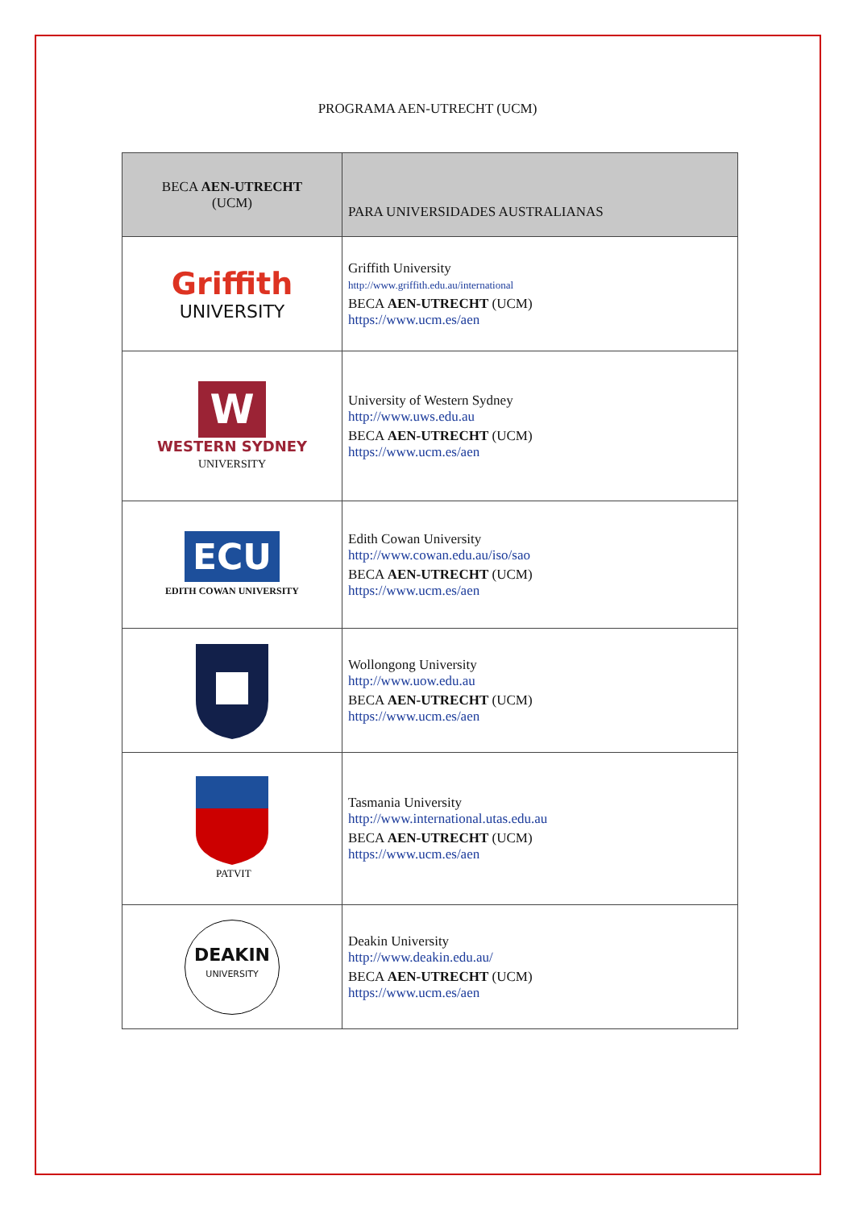PROGRAMA AEN-UTRECHT (UCM)
| BECA AEN-UTRECHT (UCM) | PARA UNIVERSIDADES AUSTRALIANAS |
| --- | --- |
| Griffith UNIVERSITY | Griffith University http://www.griffith.edu.au/international BECA AEN-UTRECHT (UCM) https://www.ucm.es/aen |
| W WESTERN SYDNEY UNIVERSITY | University of Western Sydney http://www.uws.edu.au BECA AEN-UTRECHT (UCM) https://www.ucm.es/aen |
| ECU EDITH COWAN UNIVERSITY | Edith Cowan University http://www.cowan.edu.au/iso/sao BECA AEN-UTRECHT (UCM) https://www.ucm.es/aen |
| | Wollongong University http://www.uow.edu.au BECA AEN-UTRECHT (UCM) https://www.ucm.es/aen |
| PATVIT | Tasmania University http://www.international.utas.edu.au BECA AEN-UTRECHT (UCM) https://www.ucm.es/aen |
| DEAKIN UNIVERSITY | Deakin University http://www.deakin.edu.au/ BECA AEN-UTRECHT (UCM) https://www.ucm.es/aen |